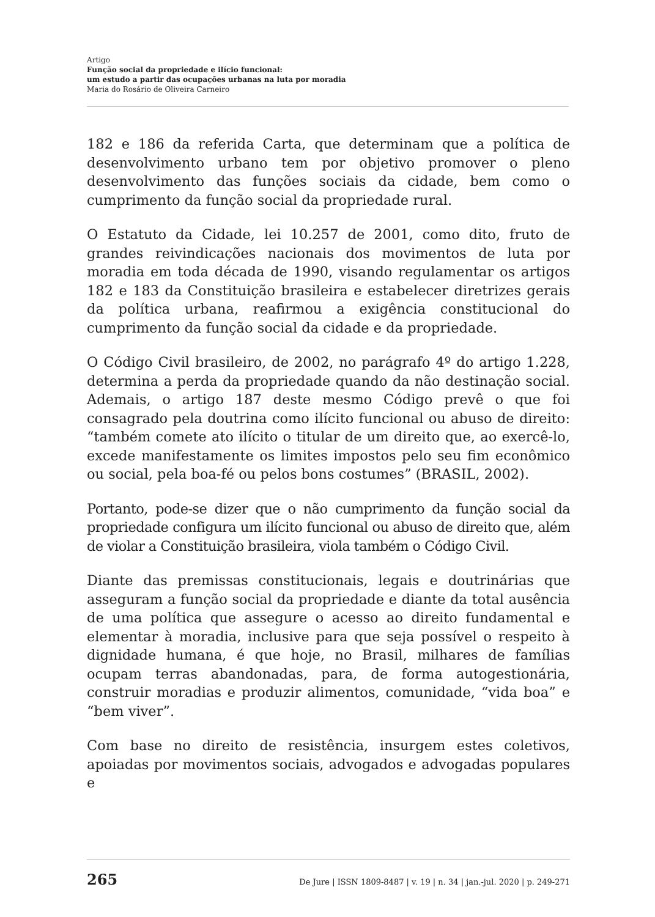Artigo
Função social da propriedade e ilício funcional:
um estudo a partir das ocupações urbanas na luta por moradia
Maria do Rosário de Oliveira Carneiro
182 e 186 da referida Carta, que determinam que a política de desenvolvimento urbano tem por objetivo promover o pleno desenvolvimento das funções sociais da cidade, bem como o cumprimento da função social da propriedade rural.
O Estatuto da Cidade, lei 10.257 de 2001, como dito, fruto de grandes reivindicações nacionais dos movimentos de luta por moradia em toda década de 1990, visando regulamentar os artigos 182 e 183 da Constituição brasileira e estabelecer diretrizes gerais da política urbana, reafirmou a exigência constitucional do cumprimento da função social da cidade e da propriedade.
O Código Civil brasileiro, de 2002, no parágrafo 4º do artigo 1.228, determina a perda da propriedade quando da não destinação social. Ademais, o artigo 187 deste mesmo Código prevê o que foi consagrado pela doutrina como ilícito funcional ou abuso de direito: “também comete ato ilícito o titular de um direito que, ao exercê-lo, excede manifestamente os limites impostos pelo seu fim econômico ou social, pela boa-fé ou pelos bons costumes” (BRASIL, 2002).
Portanto, pode-se dizer que o não cumprimento da função social da propriedade configura um ilícito funcional ou abuso de direito que, além de violar a Constituição brasileira, viola também o Código Civil.
Diante das premissas constitucionais, legais e doutrinárias que asseguram a função social da propriedade e diante da total ausência de uma política que assegure o acesso ao direito fundamental e elementar à moradia, inclusive para que seja possível o respeito à dignidade humana, é que hoje, no Brasil, milhares de famílias ocupam terras abandonadas, para, de forma autogestionária, construir moradias e produzir alimentos, comunidade, “vida boa” e “bem viver”.
Com base no direito de resistência, insurgem estes coletivos, apoiadas por movimentos sociais, advogados e advogadas populares e
265 De Jure | ISSN 1809-8487 | v. 19 | n. 34 | jan.-jul. 2020 | p. 249-271